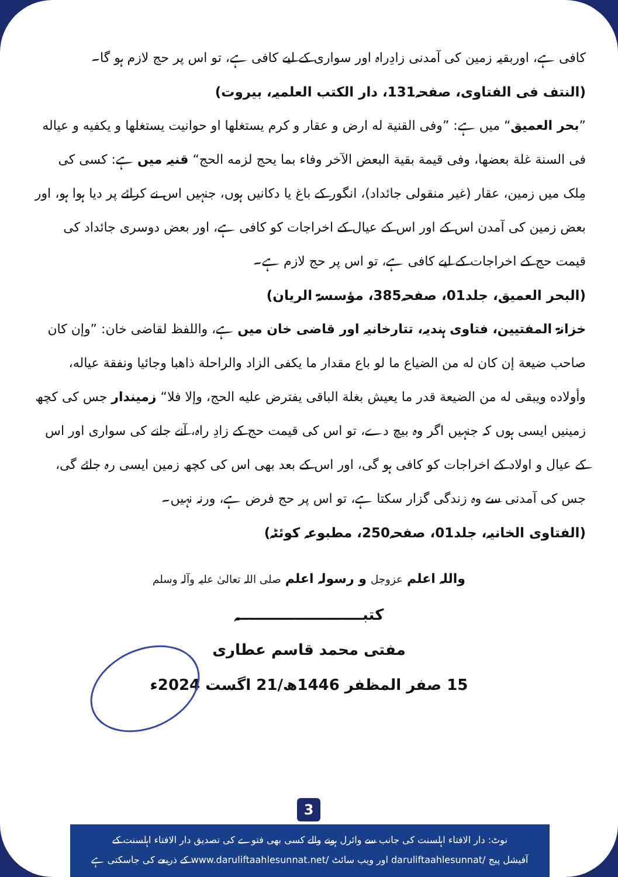کافی ہے، اوربقیہ زمین کی آمدنی زادِراہ اور سواری کے لیے کافی ہے، تو اس پر حج لازم ہو گا۔
(النتف فی الفتاوی، صفحہ131، دار الکتب العلمیہ، بیروت)
”بحر العمیق“ میں ہے: ”وفی القنیة له ارض و عقار و کرم یستغلها او حوانیت یستغلها و یکفیه و عیاله فی السنة غلة بعضها، وفی قیمة بقیة البعض الآخر وفاء بما یحج لزمه الحج“ قنیہ میں ہے: کسی کی مِلک میں زمین، عقار (غیر منقولی جائداد)، انگور کے باغ یا دکانیں ہوں، جنہیں اس نے کرائے پر دیا ہوا ہو، اور بعض زمین کی آمدن اس کے اور اس کے عیال کے اخراجات کو کافی ہے، اور بعض دوسری جائداد کی قیمت حج کے اخراجات کے لیے کافی ہے، تو اس پر حج لازم ہے۔
(البحر العمیق، جلد01، صفحہ385، مؤسسۃ الریان)
خزانۃ المفتیین، فتاوی ہندیہ، تتارخانیہ اور قاضی خان میں ہے، واللفظ لقاضی خان: ”وإن کان صاحب ضیعة إن کان له من الضیاع ما لو باع مقدار ما یکفی الزاد والراحلة ذاهبا وجائیا ونفقة عیاله، وأولاده ویبقی له من الضیعة قدر ما یعیش بغلة الباقی یفترض علیه الحج، وإلا فلا“ زمیندار جس کی کچھ زمینیں ایسی ہوں کہ جنہیں اگر وہ بیچ دے، تو اس کی قیمت حج کے زادِ راہ، آنے جانے کی سواری اور اس کے عیال و اولاد کے اخراجات کو کافی ہو گی، اور اس کے بعد بھی اس کی کچھ زمین ایسی رہ جائے گی، جس کی آمدنی سے وہ زندگی گزار سکتا ہے، تو اس پر حج فرض ہے، ورنہ نہیں۔
(الفتاوی الخانیہ، جلد01، صفحہ250، مطبوعہ کوئٹہ)
واللہ اعلم عزوجل و رسولہ اعلم صلی اللہ تعالیٰ علیہ وآلہ وسلم
کتبــــــــــــــــــــــــہ
مفتی محمد قاسم عطاری
15 صفر المظفر 1446ھ/21 اگست 2024ء
3
نوٹ: دار الافتاء اہلسنت کی جانب سے وائرل ہونے والے کسی بھی فتوے کی تصدیق دار الافتاء اہلسنت کے
آفیشل پیج /daruliftaahlesunnat اور ویب سائٹ /www.daruliftaahlesunnat.net کے ذریعے کی جاسکتی ہے